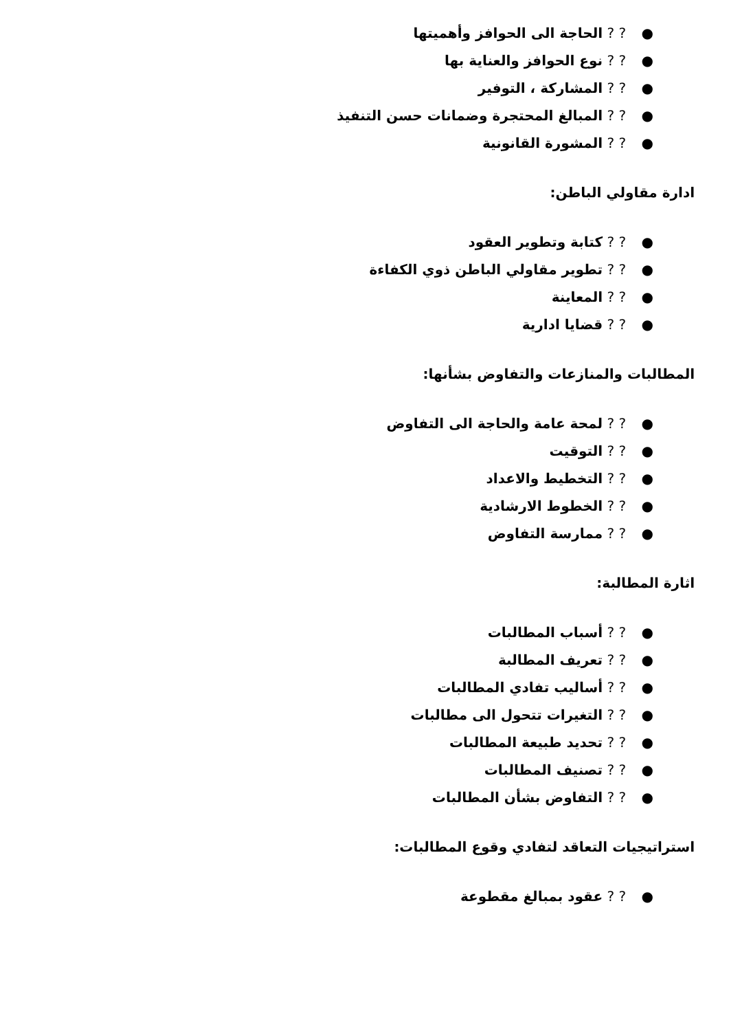●? ? الحاجة الى الحوافز وأهميتها
●? ? نوع الحوافز والعناية بها
●? ? المشاركة ، التوفير
●? ? المبالغ المحتجرة وضمانات حسن التنفيذ
●? ? المشورة القانونية
ادارة مقاولي الباطن:
●? ? كتابة وتطوير العقود
●? ? تطوير مقاولي الباطن ذوي الكفاءة
●? ? المعاينة
●? ? قضايا ادارية
المطالبات والمنازعات والتفاوض بشأنها:
●? ? لمحة عامة والحاجة الى التفاوض
●? ? التوقيت
●? ? التخطيط والاعداد
●? ? الخطوط الارشادية
●? ? ممارسة التفاوض
اثارة المطالبة:
●? ? أسباب المطالبات
●? ? تعريف المطالبة
●? ? أساليب تفادي المطالبات
●? ? التغيرات تتحول الى مطالبات
●? ? تحديد طبيعة المطالبات
●? ? تصنيف المطالبات
●? ? التفاوض بشأن المطالبات
استراتيجيات التعاقد لتفادي وقوع المطالبات:
●? ? عقود بمبالغ مقطوعة